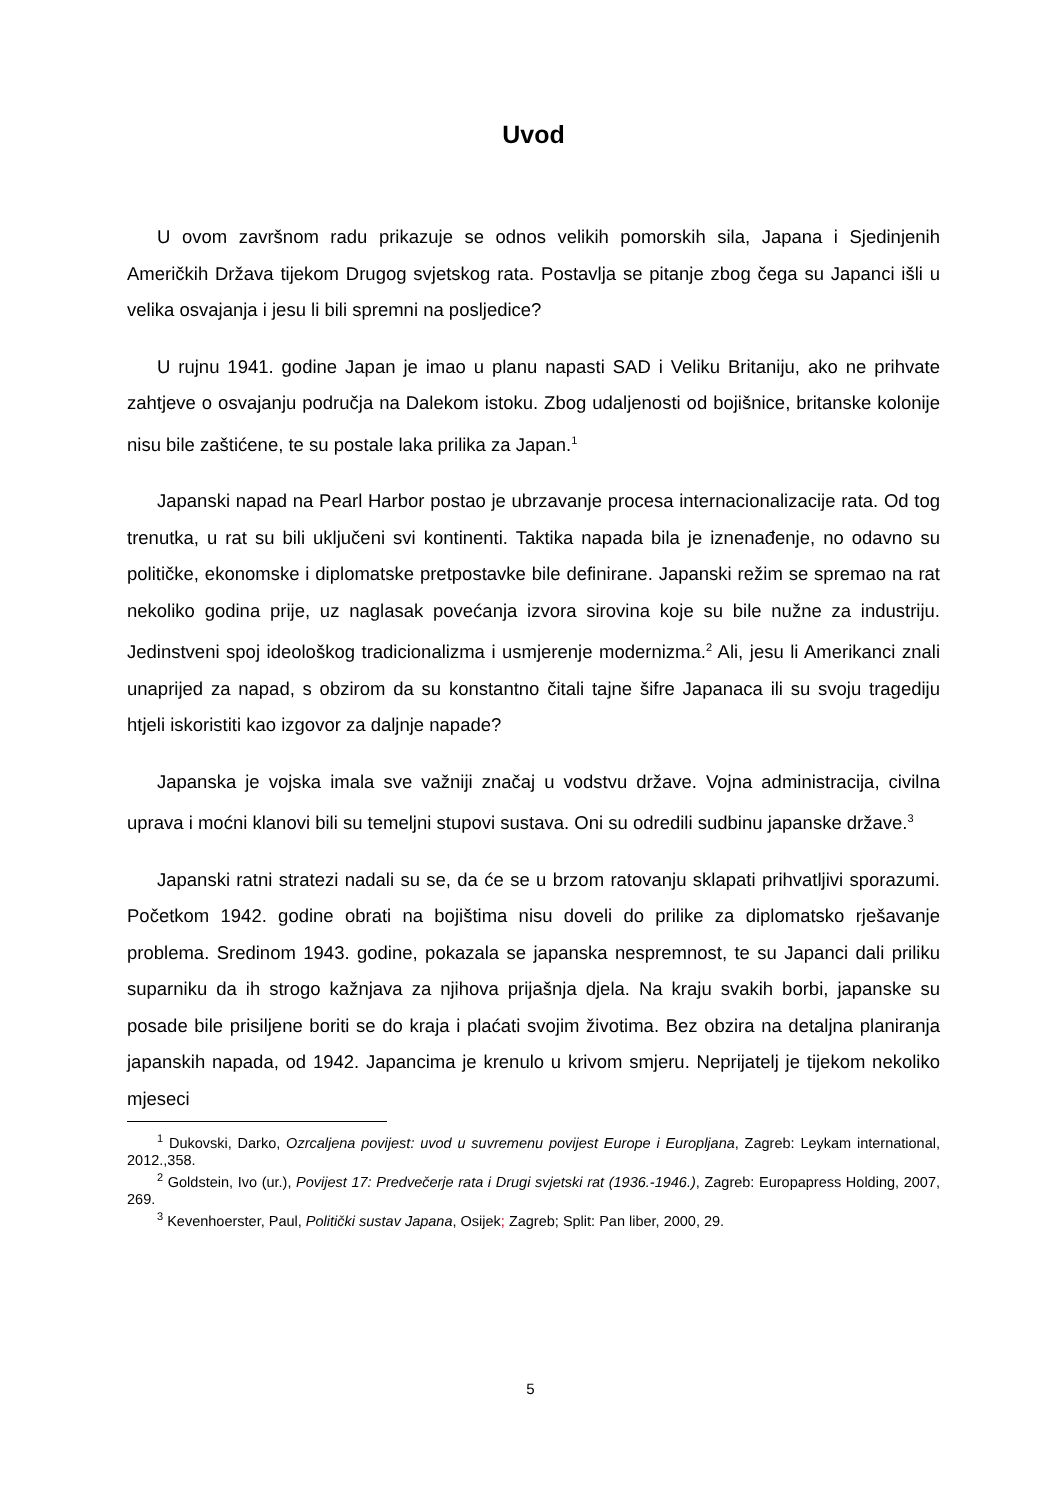Uvod
U ovom završnom radu prikazuje se odnos velikih pomorskih sila, Japana i Sjedinjenih Američkih Država tijekom Drugog svjetskog rata. Postavlja se pitanje zbog čega su Japanci išli u velika osvajanja i jesu li bili spremni na posljedice?
U rujnu 1941. godine Japan je imao u planu napasti SAD i Veliku Britaniju, ako ne prihvate zahtjeve o osvajanju područja na Dalekom istoku. Zbog udaljenosti od bojišnice, britanske kolonije nisu bile zaštićene, te su postale laka prilika za Japan.<sup>1</sup>
Japanski napad na Pearl Harbor postao je ubrzavanje procesa internacionalizacije rata. Od tog trenutka, u rat su bili uključeni svi kontinenti. Taktika napada bila je iznenađenje, no odavno su političke, ekonomske i diplomatske pretpostavke bile definirane. Japanski režim se spremao na rat nekoliko godina prije, uz naglasak povećanja izvora sirovina koje su bile nužne za industriju. Jedinstveni spoj ideološkog tradicionalizma i usmjerenje modernizma.<sup>2</sup> Ali, jesu li Amerikanci znali unaprijed za napad, s obzirom da su konstantno čitali tajne šifre Japanaca ili su svoju tragediju htjeli iskoristiti kao izgovor za daljnje napade?
Japanska je vojska imala sve važniji značaj u vodstvu države. Vojna administracija, civilna uprava i moćni klanovi bili su temeljni stupovi sustava. Oni su odredili sudbinu japanske države.<sup>3</sup>
Japanski ratni stratezi nadali su se, da će se u brzom ratovanju sklapati prihvatljivi sporazumi. Početkom 1942. godine obrati na bojištima nisu doveli do prilike za diplomatsko rješavanje problema. Sredinom 1943. godine, pokazala se japanska nespremnost, te su Japanci dali priliku suparniku da ih strogo kažnjava za njihova prijašnja djela. Na kraju svakih borbi, japanske su posade bile prisiljene boriti se do kraja i plaćati svojim životima. Bez obzira na detaljna planiranja japanskih napada, od 1942. Japancima je krenulo u krivom smjeru. Neprijatelj je tijekom nekoliko mjeseci
<sup>1</sup> Dukovski, Darko, Ozrcaljena povijest: uvod u suvremenu povijest Europe i Europljana, Zagreb: Leykam international, 2012.,358.
<sup>2</sup> Goldstein, Ivo (ur.), Povijest 17: Predvečerje rata i Drugi svjetski rat (1936.-1946.), Zagreb: Europapress Holding, 2007, 269.
<sup>3</sup> Kevenhoerster, Paul, Politički sustav Japana, Osijek; Zagreb; Split: Pan liber, 2000, 29.
5